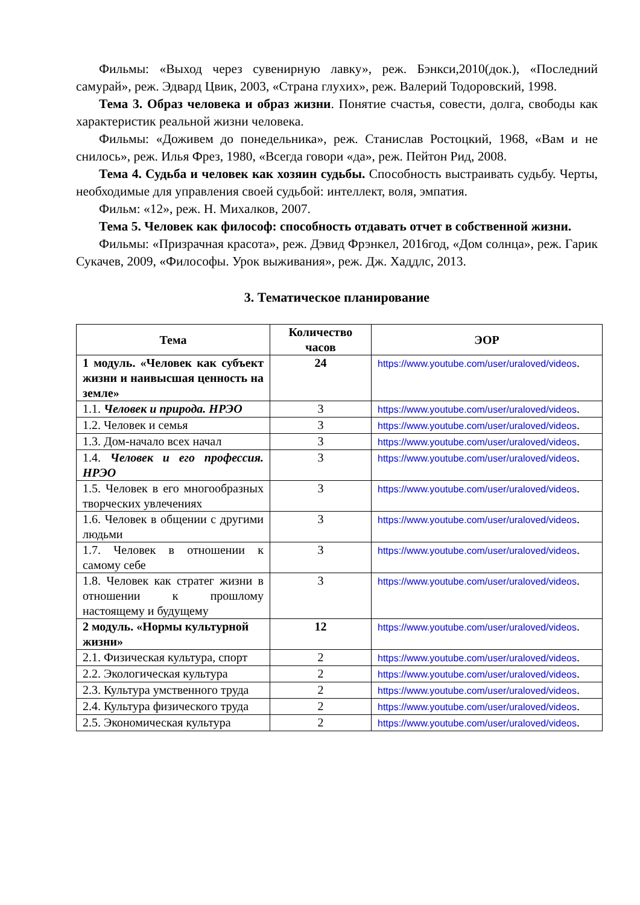Фильмы: «Выход через сувенирную лавку», реж. Бэнкси,2010(док.), «Последний самурай», реж. Эдвард Цвик, 2003, «Страна глухих», реж. Валерий Тодоровский, 1998.
Тема 3. Образ человека и образ жизни. Понятие счастья, совести, долга, свободы как характеристик реальной жизни человека.
Фильмы: «Доживем до понедельника», реж. Станислав Ростоцкий, 1968, «Вам и не снилось», реж. Илья Фрез, 1980, «Всегда говори «да», реж. Пейтон Рид, 2008.
Тема 4. Судьба и человек как хозяин судьбы. Способность выстраивать судьбу. Черты, необходимые для управления своей судьбой: интеллект, воля, эмпатия.
Фильм: «12», реж. Н. Михалков, 2007.
Тема 5. Человек как философ: способность отдавать отчет в собственной жизни.
Фильмы: «Призрачная красота», реж. Дэвид Фрэнкел, 2016год, «Дом солнца», реж. Гарик Сукачев, 2009, «Философы. Урок выживания», реж. Дж. Хаддлс, 2013.
3. Тематическое планирование
| Тема | Количество часов | ЭОР |
| --- | --- | --- |
| 1 модуль. «Человек как субъект жизни и наивысшая ценность на земле» | 24 | https://www.youtube.com/user/uraloved/videos . |
| 1.1. Человек и природа. НРЭО | 3 | https://www.youtube.com/user/uraloved/videos . |
| 1.2. Человек и семья | 3 | https://www.youtube.com/user/uraloved/videos . |
| 1.3. Дом-начало всех начал | 3 | https://www.youtube.com/user/uraloved/videos . |
| 1.4. Человек и его профессия. НРЭО | 3 | https://www.youtube.com/user/uraloved/videos . |
| 1.5. Человек в его многообразных творческих увлечениях | 3 | https://www.youtube.com/user/uraloved/videos . |
| 1.6. Человек в общении с другими людьми | 3 | https://www.youtube.com/user/uraloved/videos . |
| 1.7. Человек в отношении к самому себе | 3 | https://www.youtube.com/user/uraloved/videos . |
| 1.8. Человек как стратег жизни в отношении к прошлому настоящему и будущему | 3 | https://www.youtube.com/user/uraloved/videos . |
| 2 модуль. «Нормы культурной жизни» | 12 | https://www.youtube.com/user/uraloved/videos . |
| 2.1. Физическая культура, спорт | 2 | https://www.youtube.com/user/uraloved/videos . |
| 2.2. Экологическая культура | 2 | https://www.youtube.com/user/uraloved/videos . |
| 2.3. Культура умственного труда | 2 | https://www.youtube.com/user/uraloved/videos . |
| 2.4. Культура физического труда | 2 | https://www.youtube.com/user/uraloved/videos . |
| 2.5. Экономическая культура | 2 | https://www.youtube.com/user/uraloved/videos . |